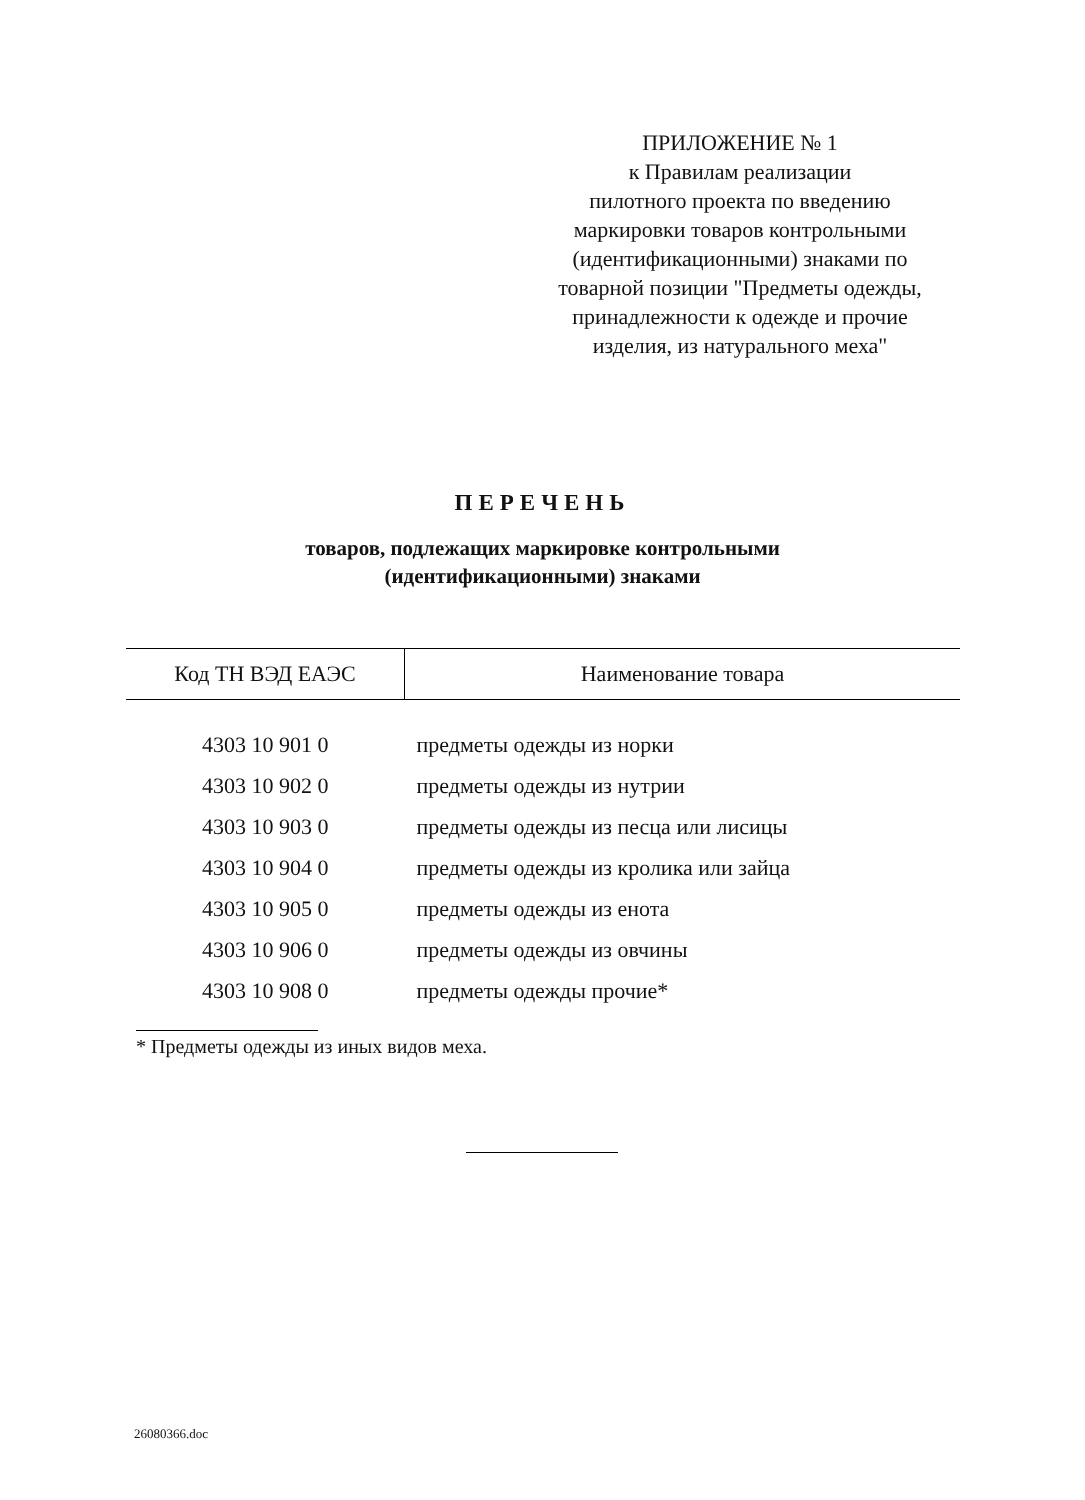ПРИЛОЖЕНИЕ № 1
к Правилам реализации
пилотного проекта по введению
маркировки товаров контрольными
(идентификационными) знаками по
товарной позиции "Предметы одежды,
принадлежности к одежде и прочие
изделия, из натурального меха"
ПЕРЕЧЕНЬ
товаров, подлежащих маркировке контрольными
(идентификационными) знаками
| Код ТН ВЭД ЕАЭС | Наименование товара |
| --- | --- |
| 4303 10 901 0 | предметы одежды из норки |
| 4303 10 902 0 | предметы одежды из нутрии |
| 4303 10 903 0 | предметы одежды из песца или лисицы |
| 4303 10 904 0 | предметы одежды из кролика или зайца |
| 4303 10 905 0 | предметы одежды из енота |
| 4303 10 906 0 | предметы одежды из овчины |
| 4303 10 908 0 | предметы одежды прочие* |
* Предметы одежды из иных видов меха.
26080366.doc